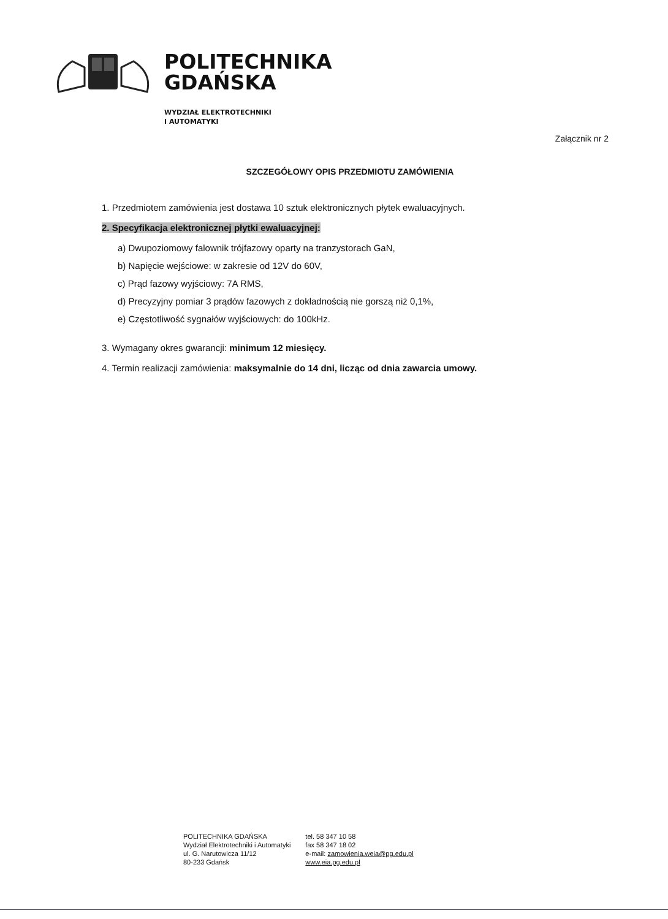POLITECHNIKA
GDAŃSKA
WYDZIAŁ ELEKTROTECHNIKI
I AUTOMATYKI
Załącznik nr 2
SZCZEGÓŁOWY OPIS PRZEDMIOTU ZAMÓWIENIA
1. Przedmiotem zamówienia jest dostawa 10 sztuk elektronicznych płytek ewaluacyjnych.
2. Specyfikacja elektronicznej płytki ewaluacyjnej:
a) Dwupoziomowy falownik trójfazowy oparty na tranzystorach GaN,
b) Napięcie wejściowe: w zakresie od 12V do 60V,
c) Prąd fazowy wyjściowy: 7A RMS,
d) Precyzyjny pomiar 3 prądów fazowych z dokładnością nie gorszą niż 0,1%,
e) Częstotliwość sygnałów wyjściowych: do 100kHz.
3. Wymagany okres gwarancji: minimum 12 miesięcy.
4. Termin realizacji zamówienia: maksymalnie do 14 dni, licząc od dnia zawarcia umowy.
POLITECHNIKA GDAŃSKA
Wydział Elektrotechniki i Automatyki
ul. G. Narutowicza 11/12
80-233 Gdańsk
tel. 58 347 10 58
fax 58 347 18 02
e-mail: zamowienia.weia@pg.edu.pl
www.eia.pg.edu.pl